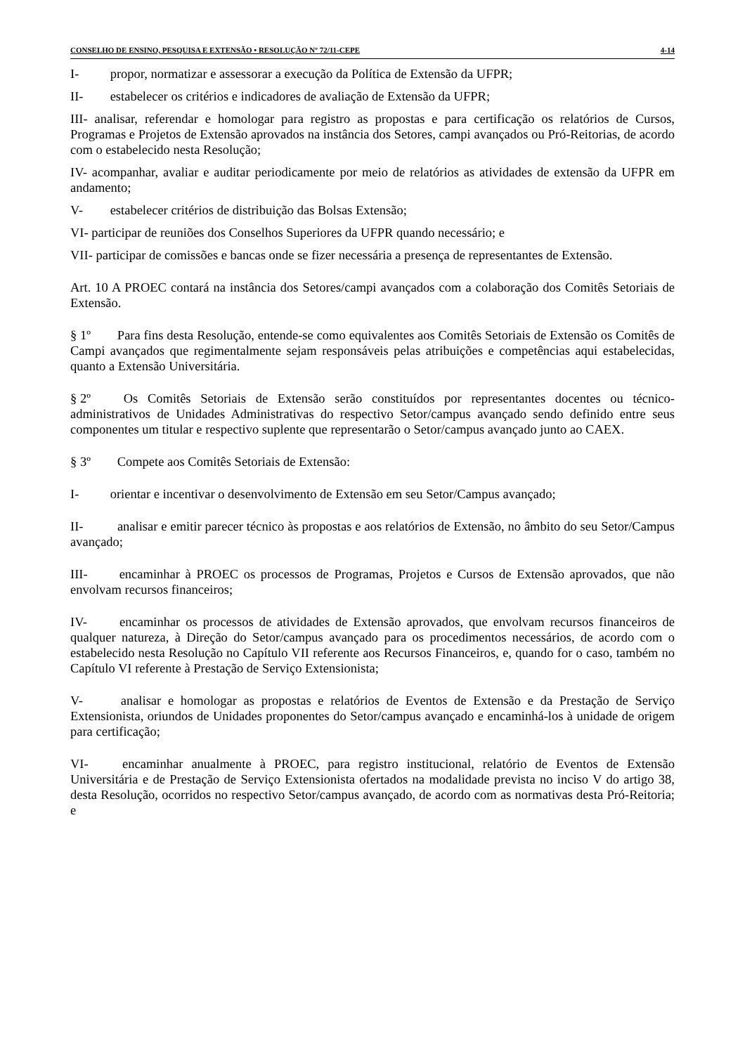CONSELHO DE ENSINO, PESQUISA E EXTENSÃO • RESOLUÇÃO Nº 72/11-CEPE 4-14
I- propor, normatizar e assessorar a execução da Política de Extensão da UFPR;
II- estabelecer os critérios e indicadores de avaliação de Extensão da UFPR;
III- analisar, referendar e homologar para registro as propostas e para certificação os relatórios de Cursos, Programas e Projetos de Extensão aprovados na instância dos Setores, campi avançados ou Pró-Reitorias, de acordo com o estabelecido nesta Resolução;
IV- acompanhar, avaliar e auditar periodicamente por meio de relatórios as atividades de extensão da UFPR em andamento;
V- estabelecer critérios de distribuição das Bolsas Extensão;
VI- participar de reuniões dos Conselhos Superiores da UFPR quando necessário; e
VII- participar de comissões e bancas onde se fizer necessária a presença de representantes de Extensão.
Art. 10 A PROEC contará na instância dos Setores/campi avançados com a colaboração dos Comitês Setoriais de Extensão.
§ 1º Para fins desta Resolução, entende-se como equivalentes aos Comitês Setoriais de Extensão os Comitês de Campi avançados que regimentalmente sejam responsáveis pelas atribuições e competências aqui estabelecidas, quanto a Extensão Universitária.
§ 2º Os Comitês Setoriais de Extensão serão constituídos por representantes docentes ou técnico-administrativos de Unidades Administrativas do respectivo Setor/campus avançado sendo definido entre seus componentes um titular e respectivo suplente que representarão o Setor/campus avançado junto ao CAEX.
§ 3º Compete aos Comitês Setoriais de Extensão:
I- orientar e incentivar o desenvolvimento de Extensão em seu Setor/Campus avançado;
II- analisar e emitir parecer técnico às propostas e aos relatórios de Extensão, no âmbito do seu Setor/Campus avançado;
III- encaminhar à PROEC os processos de Programas, Projetos e Cursos de Extensão aprovados, que não envolvam recursos financeiros;
IV- encaminhar os processos de atividades de Extensão aprovados, que envolvam recursos financeiros de qualquer natureza, à Direção do Setor/campus avançado para os procedimentos necessários, de acordo com o estabelecido nesta Resolução no Capítulo VII referente aos Recursos Financeiros, e, quando for o caso, também no Capítulo VI referente à Prestação de Serviço Extensionista;
V- analisar e homologar as propostas e relatórios de Eventos de Extensão e da Prestação de Serviço Extensionista, oriundos de Unidades proponentes do Setor/campus avançado e encaminhá-los à unidade de origem para certificação;
VI- encaminhar anualmente à PROEC, para registro institucional, relatório de Eventos de Extensão Universitária e de Prestação de Serviço Extensionista ofertados na modalidade prevista no inciso V do artigo 38, desta Resolução, ocorridos no respectivo Setor/campus avançado, de acordo com as normativas desta Pró-Reitoria; e